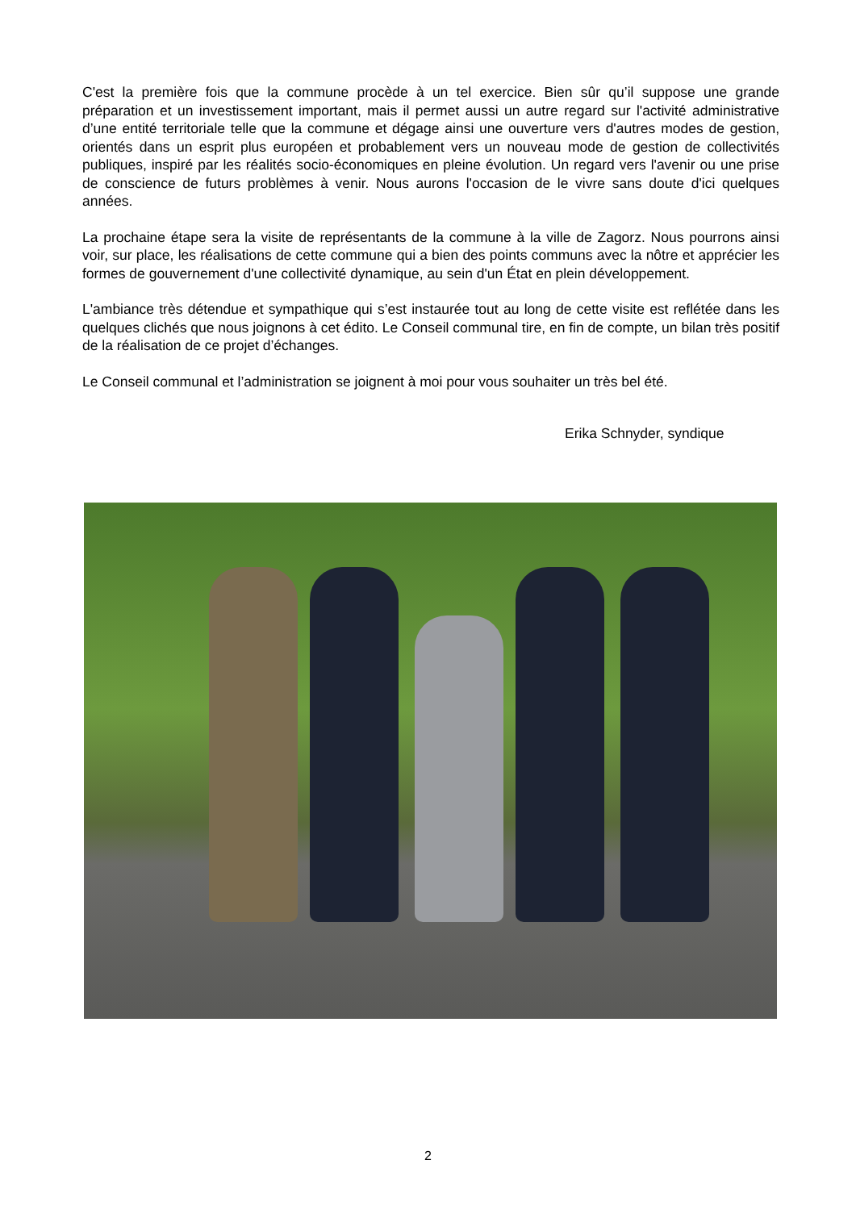C'est la première fois que la commune procède à un tel exercice. Bien sûr qu’il suppose une grande préparation et un investissement important, mais il permet aussi un autre regard sur l'activité administrative d’une entité territoriale telle que la commune et dégage ainsi une ouverture vers d'autres modes de gestion, orientés dans un esprit plus européen et probablement vers un nouveau mode de gestion de collectivités publiques, inspiré par les réalités socio-économiques en pleine évolution. Un regard vers l'avenir ou une prise de conscience de futurs problèmes à venir. Nous aurons l'occasion de le vivre sans doute d'ici quelques années.
La prochaine étape sera la visite de représentants de la commune à la ville de Zagorz. Nous pourrons ainsi voir, sur place, les réalisations de cette commune qui a bien des points communs avec la nôtre et apprécier les formes de gouvernement d'une collectivité dynamique, au sein d'un État en plein développement.
L'ambiance très détendue et sympathique qui s’est instaurée tout au long de cette visite est reflétée dans les quelques clichés que nous joignons à cet édito. Le Conseil communal tire, en fin de compte, un bilan très positif de la réalisation de ce projet d’échanges.
Le Conseil communal et l’administration se joignent à moi pour vous souhaiter un très bel été.
Erika Schnyder, syndique
2